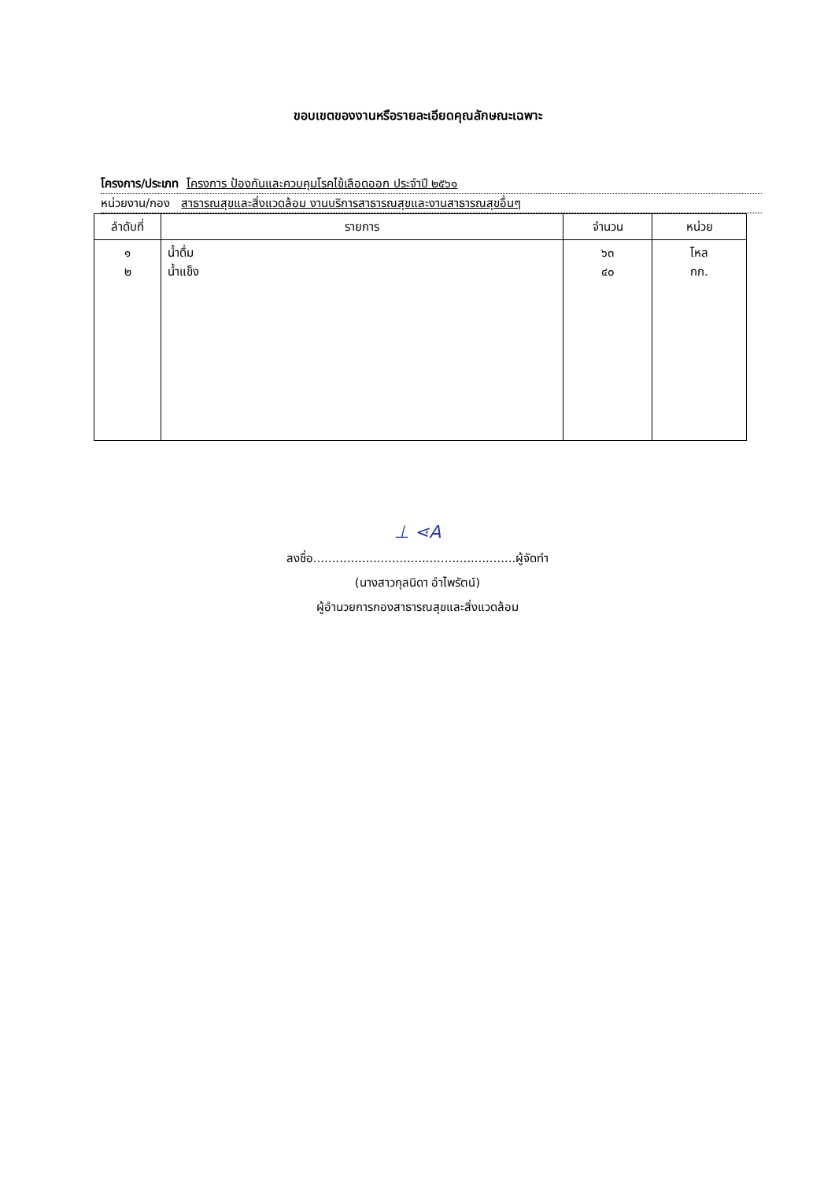ขอบเขตของงานหรือรายละเอียดคุณลักษณะเฉพาะ
โครงการ/ประเภท โครงการ ป้องกันและควบคุมโรคไข้เลือดออก ประจำปี ๒๕๖๑
หน่วยงาน/กอง สาธารณสุขและสิ่งแวดล้อม งานบริการสาธารณสุขและงานสาธารณสุขอื่นๆ
| ลำดับที่ | รายการ | จำนวน | หน่วย |
| --- | --- | --- | --- |
| ๑ ๒ | น้ำดื่ม น้ำแข็ง | ๖๓ ๔๐ | โหล กก. |
⊥ ⋖A
ลงชื่อ......................................................ผู้จัดทำ
(นางสาวกุลนิดา อำไพรัตน์)
ผู้อำนวยการกองสาธารณสุขและสิ่งแวดล้อม